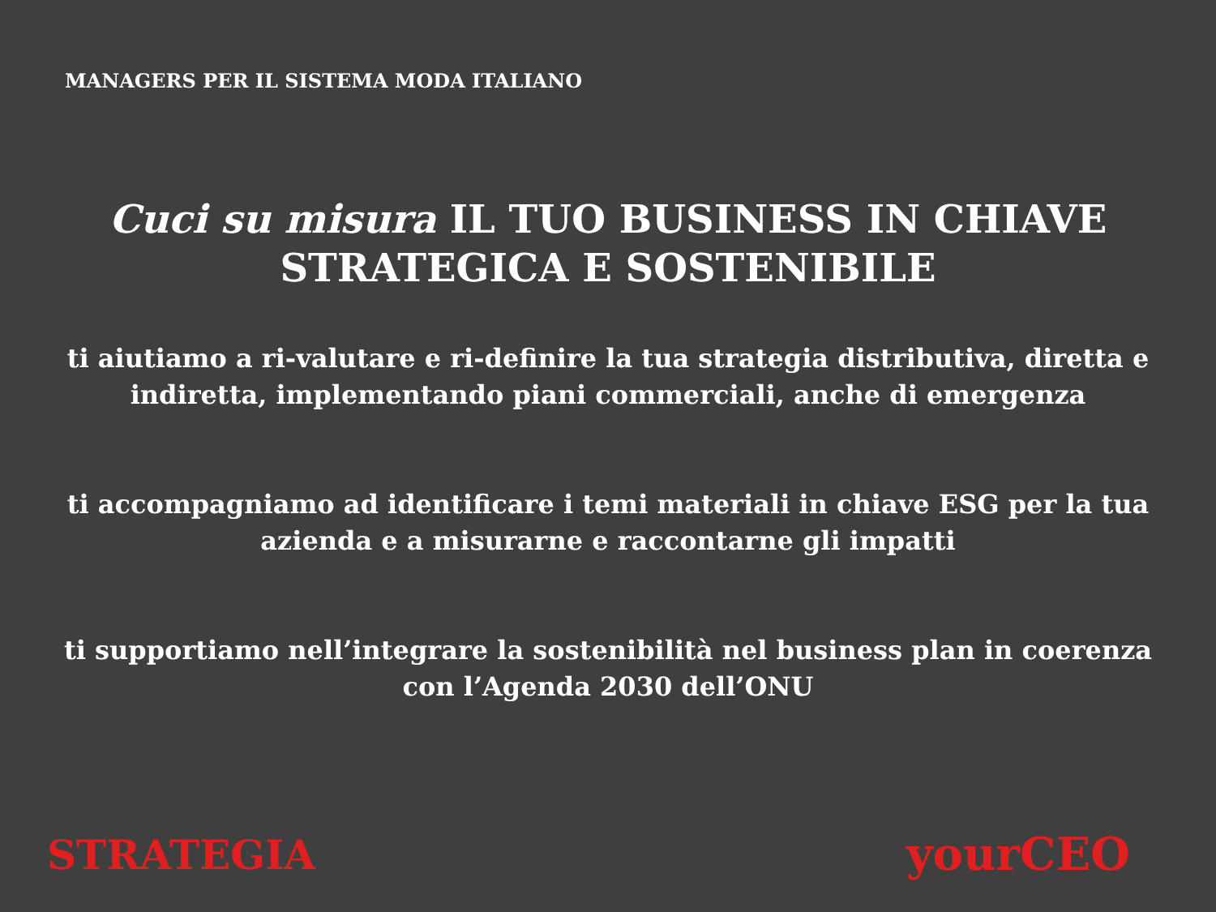MANAGERS PER IL SISTEMA MODA ITALIANO
Cuci su misura IL TUO BUSINESS IN CHIAVE STRATEGICA E SOSTENIBILE
ti aiutiamo a ri-valutare e ri-definire la tua strategia distributiva, diretta e indiretta, implementando piani commerciali, anche di emergenza
ti accompagniamo ad identificare i temi materiali in chiave ESG per la tua azienda e a misurarne e raccontarne gli impatti
ti supportiamo nell’integrare la sostenibilità nel business plan in coerenza con l’Agenda 2030 dell’ONU
STRATEGIA yourCEO